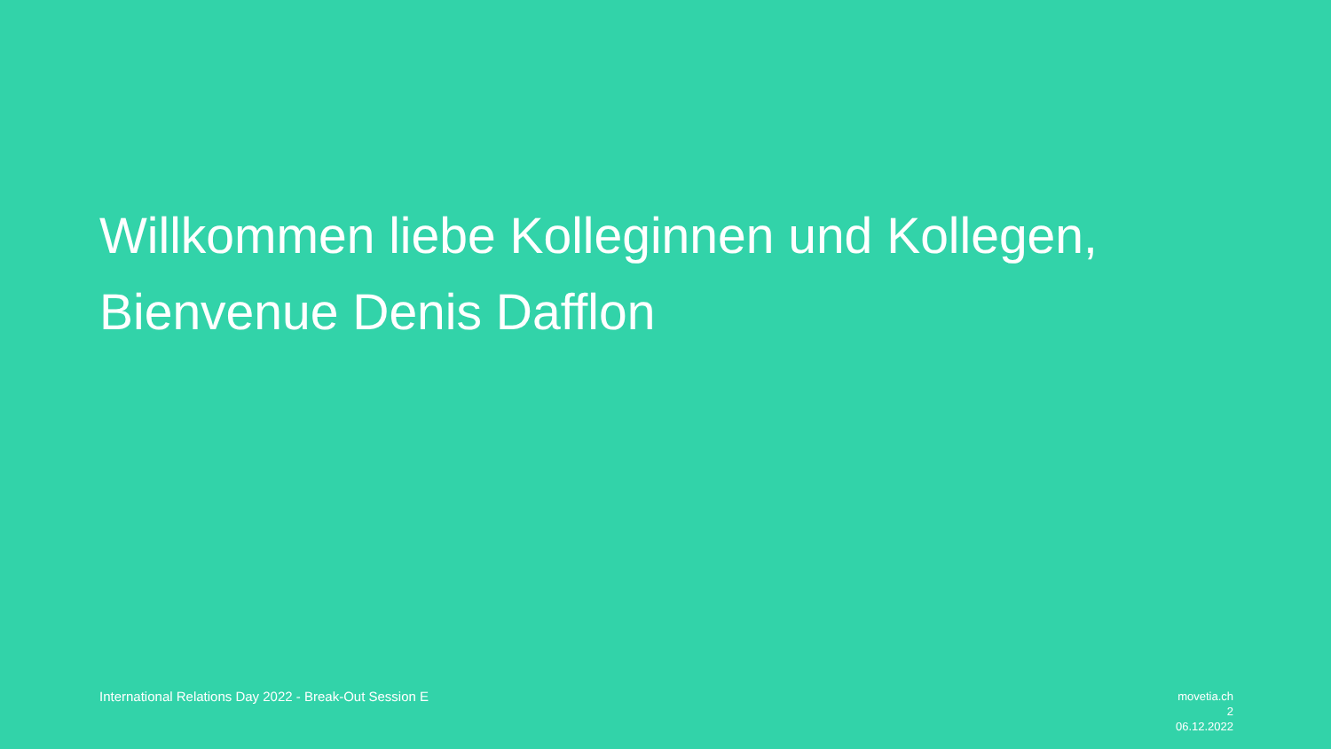Willkommen liebe Kolleginnen und Kollegen,
Bienvenue Denis Dafflon
International Relations Day 2022 - Break-Out Session E
movetia.ch
2
06.12.2022